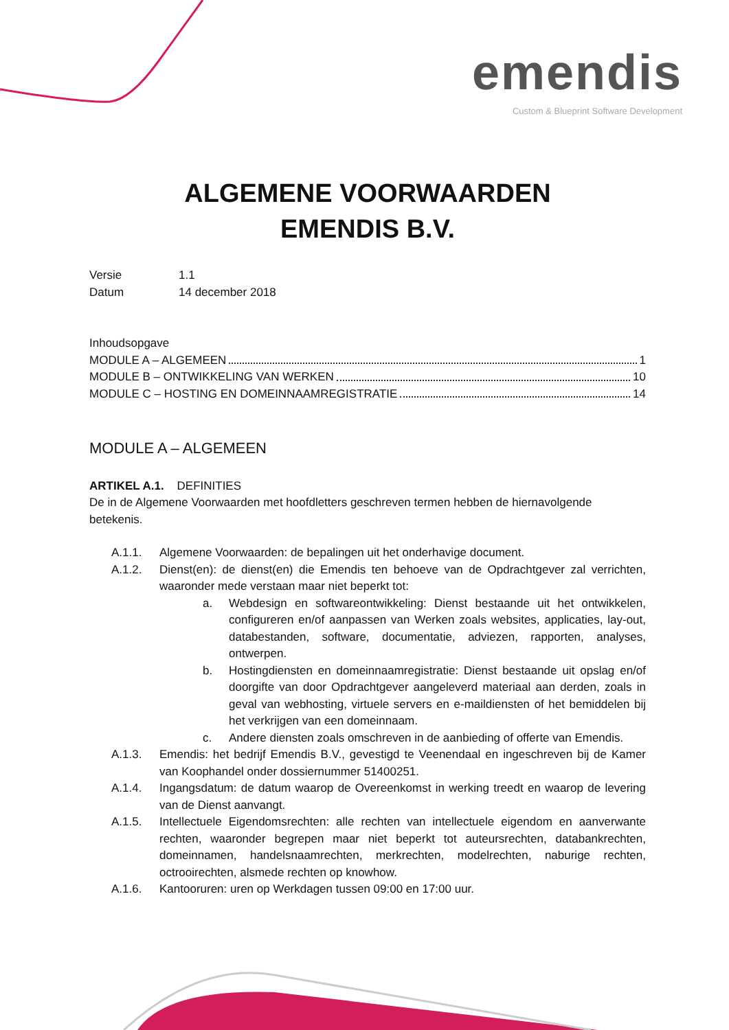emendis
Custom & Blueprint Software Development
ALGEMENE VOORWAARDEN
EMENDIS B.V.
Versie 1.1
Datum 14 december 2018
Inhoudsopgave
MODULE A – ALGEMEEN 1
MODULE B – ONTWIKKELING VAN WERKEN 10
MODULE C – HOSTING EN DOMEINNAAMREGISTRATIE 14
MODULE A – ALGEMEEN
ARTIKEL A.1. DEFINITIES
De in de Algemene Voorwaarden met hoofdletters geschreven termen hebben de hiernavolgende betekenis.
A.1.1. Algemene Voorwaarden: de bepalingen uit het onderhavige document.
A.1.2. Dienst(en): de dienst(en) die Emendis ten behoeve van de Opdrachtgever zal verrichten, waaronder mede verstaan maar niet beperkt tot:
a. Webdesign en softwareontwikkeling: Dienst bestaande uit het ontwikkelen, configureren en/of aanpassen van Werken zoals websites, applicaties, lay-out, databestanden, software, documentatie, adviezen, rapporten, analyses, ontwerpen.
b. Hostingdiensten en domeinnaamregistratie: Dienst bestaande uit opslag en/of doorgifte van door Opdrachtgever aangeleverd materiaal aan derden, zoals in geval van webhosting, virtuele servers en e-maildiensten of het bemiddelen bij het verkrijgen van een domeinnaam.
c. Andere diensten zoals omschreven in de aanbieding of offerte van Emendis.
A.1.3. Emendis: het bedrijf Emendis B.V., gevestigd te Veenendaal en ingeschreven bij de Kamer van Koophandel onder dossiernummer 51400251.
A.1.4. Ingangsdatum: de datum waarop de Overeenkomst in werking treedt en waarop de levering van de Dienst aanvangt.
A.1.5. Intellectuele Eigendomsrechten: alle rechten van intellectuele eigendom en aanverwante rechten, waaronder begrepen maar niet beperkt tot auteursrechten, databankrechten, domeinnamen, handelsnaamrechten, merkrechten, modelrechten, naburige rechten, octrooirechten, alsmede rechten op knowhow.
A.1.6. Kantooruren: uren op Werkdagen tussen 09:00 en 17:00 uur.